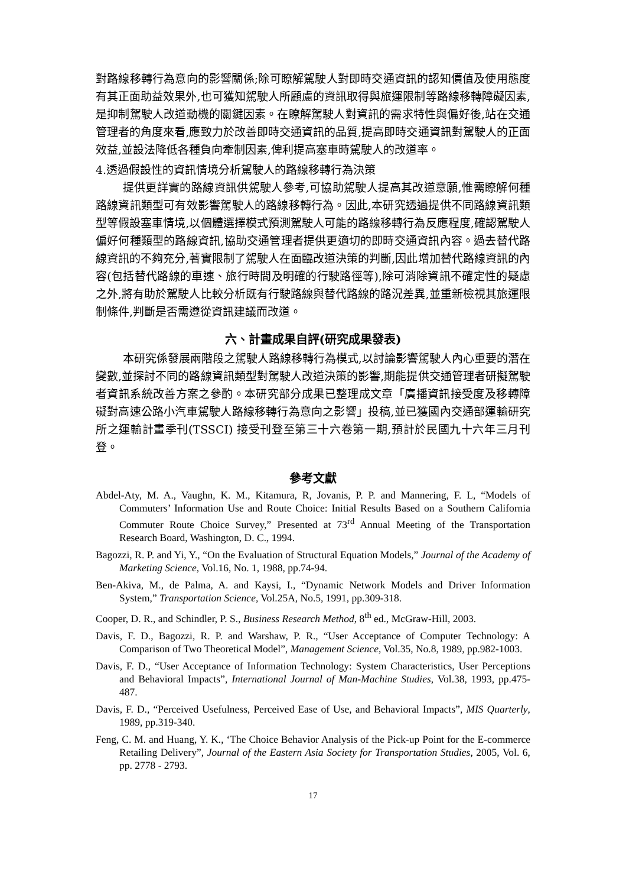對路線移轉行為意向的影響關係;除可瞭解駕駛人對即時交通資訊的認知價值及使用態度有其正面助益效果外,也可獲知駕駛人所顧慮的資訊取得與旅運限制等路線移轉障礙因素,是抑制駕駛人改道動機的關鍵因素。在瞭解駕駛人對資訊的需求特性與偏好後,站在交通管理者的角度來看,應致力於改善即時交通資訊的品質,提高即時交通資訊對駕駛人的正面效益,並設法降低各種負向牽制因素,俾利提高塞車時駕駛人的改道率。
4.透過假設性的資訊情境分析駕駛人的路線移轉行為決策
提供更詳實的路線資訊供駕駛人參考,可協助駕駛人提高其改道意願,惟需瞭解何種路線資訊類型可有效影響駕駛人的路線移轉行為。因此,本研究透過提供不同路線資訊類型等假設塞車情境,以個體選擇模式預測駕駛人可能的路線移轉行為反應程度,確認駕駛人偏好何種類型的路線資訊,協助交通管理者提供更適切的即時交通資訊內容。過去替代路線資訊的不夠充分,著實限制了駕駛人在面臨改道決策的判斷,因此增加替代路線資訊的內容(包括替代路線的車速、旅行時間及明確的行駛路徑等),除可消除資訊不確定性的疑慮之外,將有助於駕駛人比較分析既有行駛路線與替代路線的路況差異,並重新檢視其旅運限制條件,判斷是否需遵從資訊建議而改道。
六、計畫成果自評(研究成果發表)
本研究係發展兩階段之駕駛人路線移轉行為模式,以討論影響駕駛人內心重要的潛在變數,並探討不同的路線資訊類型對駕駛人改道決策的影響,期能提供交通管理者研擬駕駛者資訊系統改善方案之參酌。本研究部分成果已整理成文章「廣播資訊接受度及移轉障礙對高速公路小汽車駕駛人路線移轉行為意向之影響」投稿,並已獲國內交通部運輸研究所之運輸計畫季刊(TSSCI) 接受刊登至第三十六卷第一期,預計於民國九十六年三月刊登。
參考文獻
Abdel-Aty, M. A., Vaughn, K. M., Kitamura, R, Jovanis, P. P. and Mannering, F. L, “Models of Commuters’ Information Use and Route Choice: Initial Results Based on a Southern California Commuter Route Choice Survey,” Presented at 73<sup>rd</sup> Annual Meeting of the Transportation Research Board, Washington, D. C., 1994.
Bagozzi, R. P. and Yi, Y., “On the Evaluation of Structural Equation Models,” Journal of the Academy of Marketing Science, Vol.16, No. 1, 1988, pp.74-94.
Ben-Akiva, M., de Palma, A. and Kaysi, I., “Dynamic Network Models and Driver Information System,” Transportation Science, Vol.25A, No.5, 1991, pp.309-318.
Cooper, D. R., and Schindler, P. S., Business Research Method, 8<sup>th</sup> ed., McGraw-Hill, 2003.
Davis, F. D., Bagozzi, R. P. and Warshaw, P. R., “User Acceptance of Computer Technology: A Comparison of Two Theoretical Model”, Management Science, Vol.35, No.8, 1989, pp.982-1003.
Davis, F. D., “User Acceptance of Information Technology: System Characteristics, User Perceptions and Behavioral Impacts”, International Journal of Man-Machine Studies, Vol.38, 1993, pp.475-487.
Davis, F. D., “Perceived Usefulness, Perceived Ease of Use, and Behavioral Impacts”, MIS Quarterly, 1989, pp.319-340.
Feng, C. M. and Huang, Y. K., ‘The Choice Behavior Analysis of the Pick-up Point for the E-commerce Retailing Delivery”, Journal of the Eastern Asia Society for Transportation Studies, 2005, Vol. 6, pp. 2778 - 2793.
17